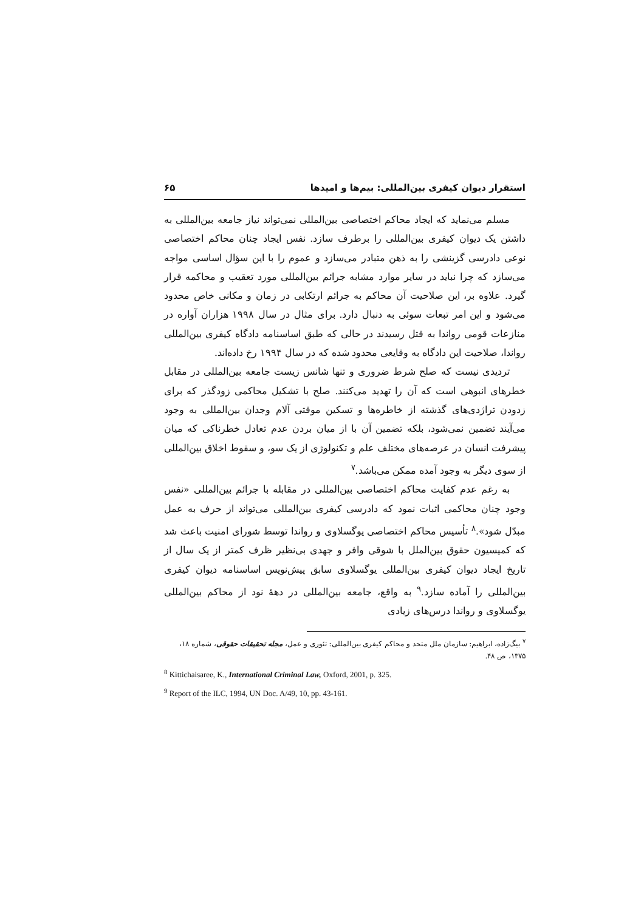استقرار دیوان کیفری بین‌المللی: بیم‌ها و امیدها ۶۵
مسلم می‌نماید که ایجاد محاکم اختصاصی بین‌المللی نمی‌تواند نیاز جامعه بین‌المللی به داشتن یک دیوان کیفری بین‌المللی را برطرف سازد. نفس ایجاد چنان محاکم اختصاصی نوعی دادرسی گزینشی را به ذهن متبادر می‌سازد و عموم را با این سؤال اساسی مواجه می‌سازد که چرا نباید در سایر موارد مشابه جرائم بین‌المللی مورد تعقیب و محاکمه قرار گیرد. علاوه بر، این صلاحیت آن محاکم به جرائم ارتکابی در زمان و مکانی خاص محدود می‌شود و این امر تبعات سوئی به دنبال دارد. برای مثال در سال ۱۹۹۸ هزاران آواره در منازعات قومی رواندا به قتل رسیدند در حالی که طبق اساسنامه دادگاه کیفری بین‌المللی رواندا، صلاحیت این دادگاه به وقایعی محدود شده که در سال ۱۹۹۴ رخ داده‌اند.
تردیدی نیست که صلح شرط ضروری و تنها شانس زیست جامعه بین‌المللی در مقابل خطرهای انبوهی است که آن را تهدید می‌کنند. صلح با تشکیل محاکمی زودگذر که برای زدودن تراژدی‌های گذشته از خاطره‌ها و تسکین موقتی آلام وجدان بین‌المللی به وجود می‌آیند تضمین نمی‌شود، بلکه تضمین آن با از میان بردن عدم تعادل خطرناکی که میان پیشرفت انسان در عرصه‌های مختلف علم و تکنولوژی از یک سو، و سقوط اخلاق بین‌المللی از سوی دیگر به وجود آمده ممکن می‌باشد.<sup>۷</sup>
به رغم عدم کفایت محاکم اختصاصی بین‌المللی در مقابله با جرائم بین‌المللی «نفس وجود چنان محاکمی اثبات نمود که دادرسی کیفری بین‌المللی می‌تواند از حرف به عمل مبدّل شود».<sup>۸</sup> تأسیس محاکم اختصاصی یوگسلاوی و رواندا توسط شورای امنیت باعث شد که کمیسیون حقوق بین‌الملل با شوقی وافر و جهدی بی‌نظیر ظرف کمتر از یک سال از تاریخ ایجاد دیوان کیفری بین‌المللی یوگسلاوی سابق پیش‌نویس اساسنامه دیوان کیفری بین‌المللی را آماده سازد.<sup>۹</sup> به واقع، جامعه بین‌المللی در دهۀ نود از محاکم بین‌المللی یوگسلاوی و رواندا درس‌های زیادی
<sup>۷</sup> بیگ‌زاده، ابراهیم: سازمان ملل متحد و محاکم کیفری بین‌المللی: تئوری و عمل، مجله تحقیقات حقوقی، شماره ۱۸، ۱۳۷۵، ص ۴۸.
<sup>8</sup> Kittichaisaree, K., International Criminal Law, Oxford, 2001, p. 325.
<sup>9</sup> Report of the ILC, 1994, UN Doc. A/49, 10, pp. 43-161.